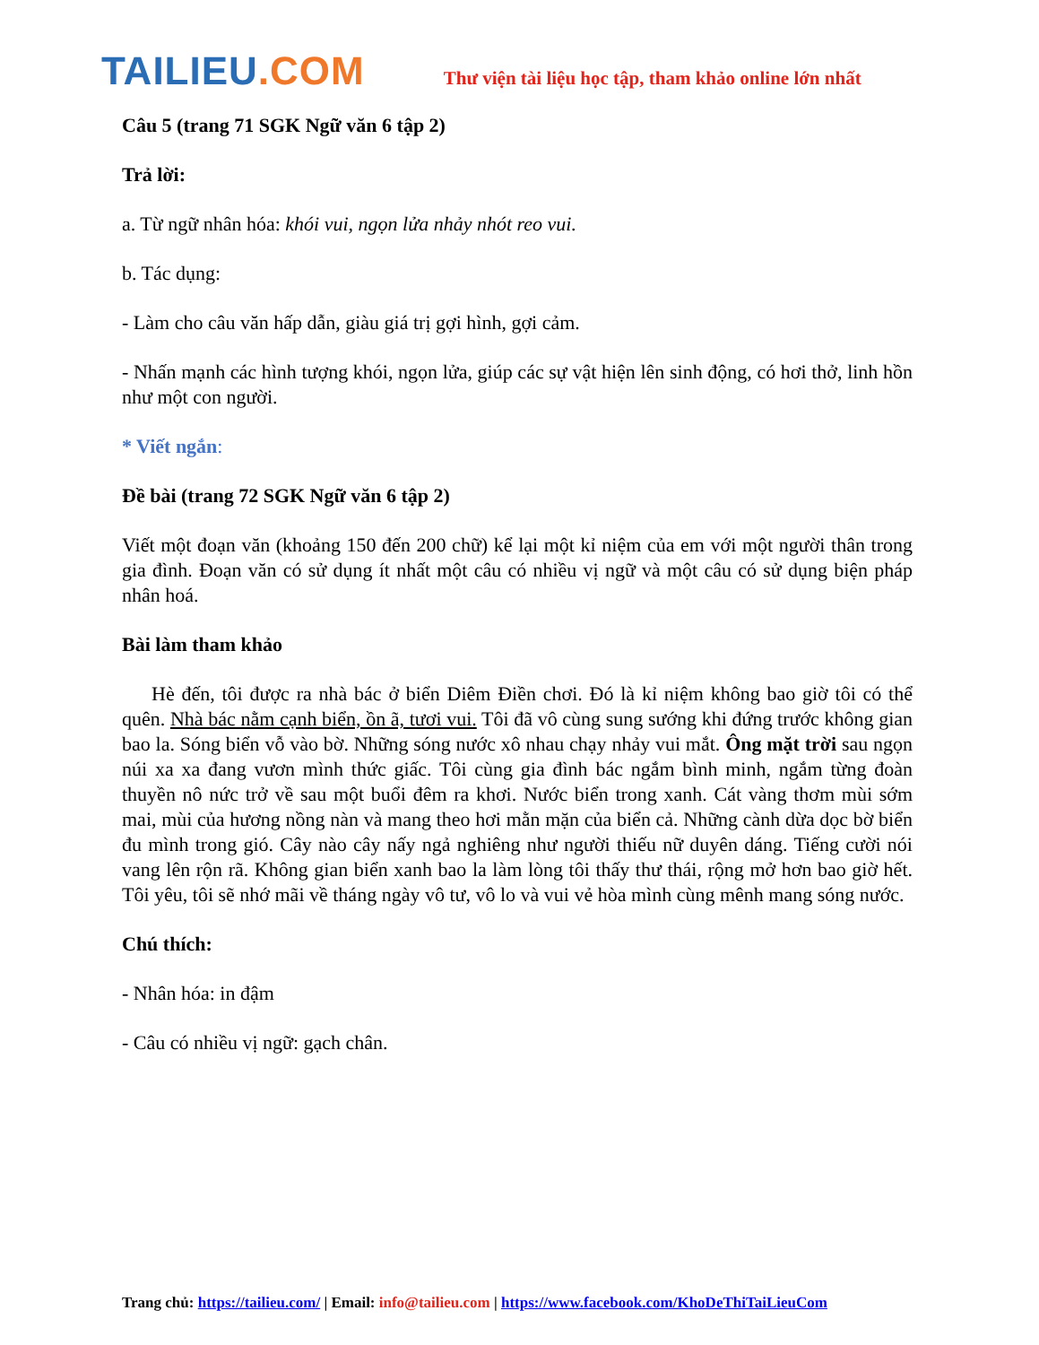TAILIEU.COM
Thư viện tài liệu học tập, tham khảo online lớn nhất
Câu 5 (trang 71 SGK Ngữ văn 6 tập 2)
Trả lời:
a. Từ ngữ nhân hóa: khói vui, ngọn lửa nhảy nhót reo vui.
b. Tác dụng:
- Làm cho câu văn hấp dẫn, giàu giá trị gợi hình, gợi cảm.
- Nhấn mạnh các hình tượng khói, ngọn lửa, giúp các sự vật hiện lên sinh động, có hơi thở, linh hồn như một con người.
* Viết ngắn:
Đề bài (trang 72 SGK Ngữ văn 6 tập 2)
Viết một đoạn văn (khoảng 150 đến 200 chữ) kể lại một kỉ niệm của em với một người thân trong gia đình. Đoạn văn có sử dụng ít nhất một câu có nhiều vị ngữ và một câu có sử dụng biện pháp nhân hoá.
Bài làm tham khảo
Hè đến, tôi được ra nhà bác ở biển Diêm Điền chơi. Đó là kỉ niệm không bao giờ tôi có thể quên. Nhà bác nằm cạnh biển, ồn ã, tươi vui. Tôi đã vô cùng sung sướng khi đứng trước không gian bao la. Sóng biển vỗ vào bờ. Những sóng nước xô nhau chạy nhảy vui mắt. Ông mặt trời sau ngọn núi xa xa đang vươn mình thức giấc. Tôi cùng gia đình bác ngắm bình minh, ngắm từng đoàn thuyền nô nức trở về sau một buổi đêm ra khơi. Nước biển trong xanh. Cát vàng thơm mùi sớm mai, mùi của hương nồng nàn và mang theo hơi mằn mặn của biển cả. Những cành dừa dọc bờ biển đu mình trong gió. Cây nào cây nấy ngả nghiêng như người thiếu nữ duyên dáng. Tiếng cười nói vang lên rộn rã. Không gian biển xanh bao la làm lòng tôi thấy thư thái, rộng mở hơn bao giờ hết. Tôi yêu, tôi sẽ nhớ mãi về tháng ngày vô tư, vô lo và vui vẻ hòa mình cùng mênh mang sóng nước.
Chú thích:
- Nhân hóa: in đậm
- Câu có nhiều vị ngữ: gạch chân.
Trang chủ: https://tailieu.com/ | Email: info@tailieu.com | https://www.facebook.com/KhoDeThiTaiLieuCom